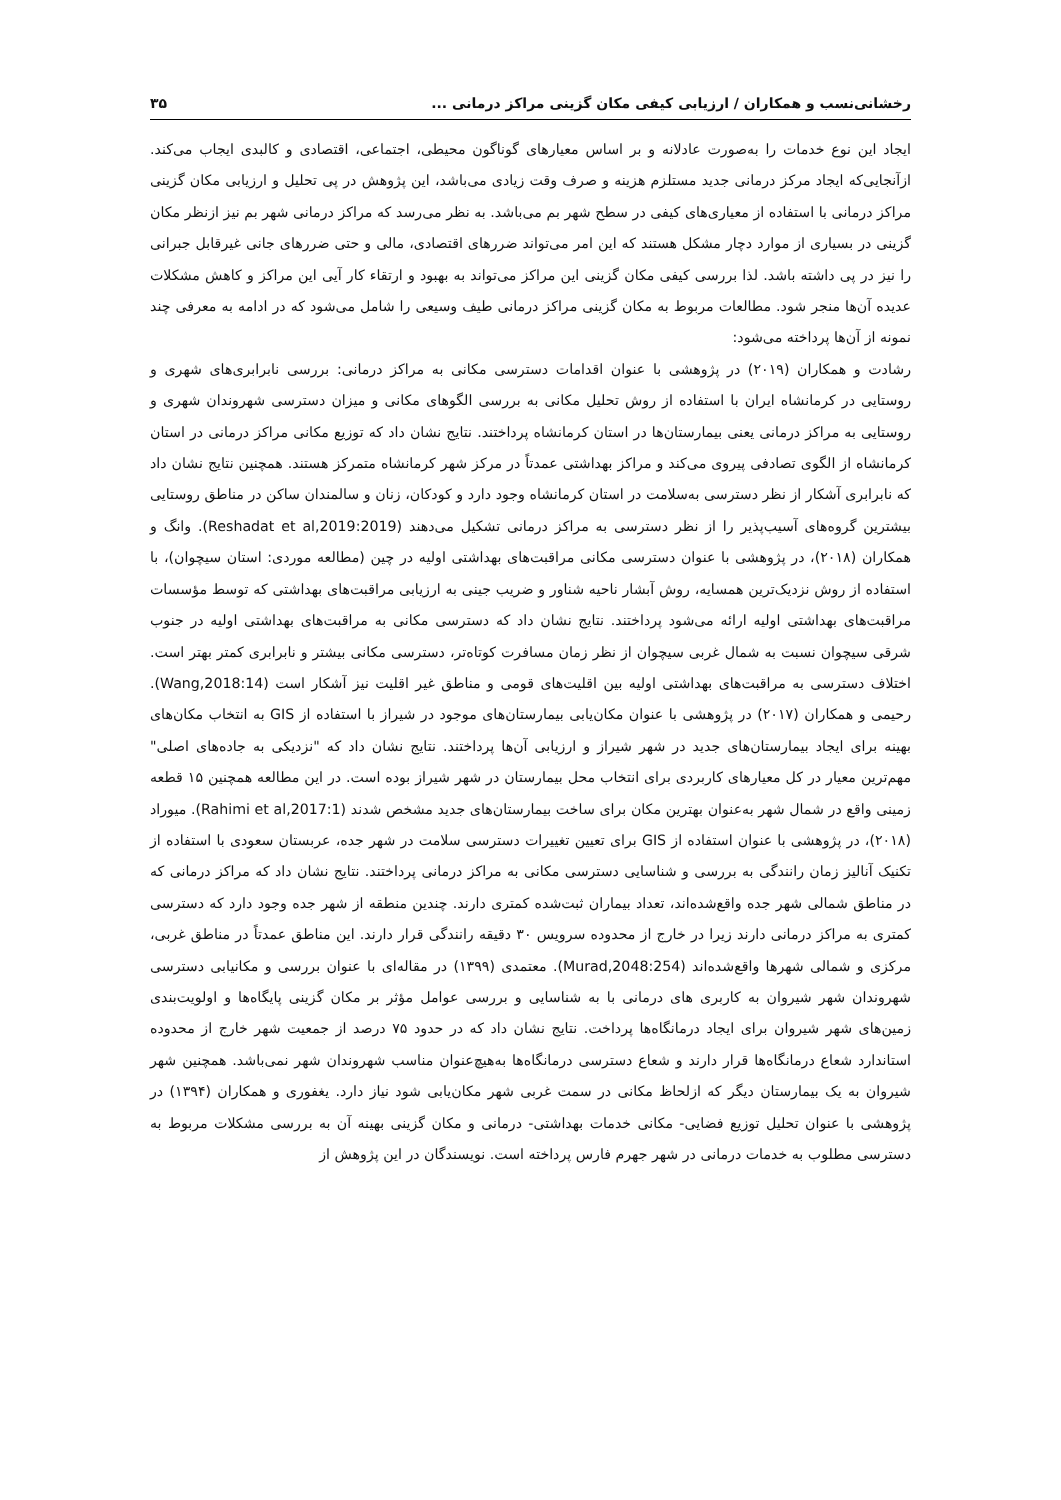رخشانی‌نسب و همکاران / ارزیابی کیفی مکان گزینی مراکز درمانی ... ۳۵
ایجاد این نوع خدمات را به‌صورت عادلانه و بر اساس معیارهای گوناگون محیطی، اجتماعی، اقتصادی و کالبدی ایجاب می‌کند. ازآنجایی‌که ایجاد مرکز درمانی جدید مستلزم هزینه و صرف وقت زیادی می‌باشد، این پژوهش در پی تحلیل و ارزیابی مکان گزینی مراکز درمانی با استفاده از معیاری‌های کیفی در سطح شهر بم می‌باشد. به نظر می‌رسد که مراکز درمانی شهر بم نیز ازنظر مکان گزینی در بسیاری از موارد دچار مشکل هستند که این امر می‌تواند ضررهای اقتصادی، مالی و حتی ضررهای جانی غیرقابل جبرانی را نیز در پی داشته باشد. لذا بررسی کیفی مکان گزینی این مراکز می‌تواند به بهبود و ارتقاء کار آیی این مراکز و کاهش مشکلات عدیده آن‌ها منجر شود. مطالعات مربوط به مکان گزینی مراکز درمانی طیف وسیعی را شامل می‌شود که در ادامه به معرفی چند نمونه از آن‌ها پرداخته می‌شود:
رشادت و همکاران (۲۰۱۹) در پژوهشی با عنوان اقدامات دسترسی مکانی به مراکز درمانی: بررسی نابرابری‌های شهری و روستایی در کرمانشاه ایران با استفاده از روش تحلیل مکانی به بررسی الگوهای مکانی و میزان دسترسی شهروندان شهری و روستایی به مراکز درمانی یعنی بیمارستان‌ها در استان کرمانشاه پرداختند. نتایج نشان داد که توزیع مکانی مراکز درمانی در استان کرمانشاه از الگوی تصادفی پیروی می‌کند و مراکز بهداشتی عمدتاً در مرکز شهر کرمانشاه متمرکز هستند. همچنین نتایج نشان داد که نابرابری آشکار از نظر دسترسی به‌سلامت در استان کرمانشاه وجود دارد و کودکان، زنان و سالمندان ساکن در مناطق روستایی بیشترین گروه‌های آسیب‌پذیر را از نظر دسترسی به مراکز درمانی تشکیل می‌دهند (Reshadat et al,2019:2019). وانگ و همکاران (۲۰۱۸)، در پژوهشی با عنوان دسترسی مکانی مراقبت‌های بهداشتی اولیه در چین (مطالعه موردی: استان سیچوان)، با استفاده از روش نزدیک‌ترین همسایه، روش آبشار ناحیه شناور و ضریب جینی به ارزیابی مراقبت‌های بهداشتی که توسط مؤسسات مراقبت‌های بهداشتی اولیه ارائه می‌شود پرداختند. نتایج نشان داد که دسترسی مکانی به مراقبت‌های بهداشتی اولیه در جنوب شرقی سیچوان نسبت به شمال غربی سیچوان از نظر زمان مسافرت کوتاه‌تر، دسترسی مکانی بیشتر و نابرابری کمتر بهتر است. اختلاف دسترسی به مراقبت‌های بهداشتی اولیه بین اقلیت‌های قومی و مناطق غیر اقلیت نیز آشکار است (Wang,2018:14). رحیمی و همکاران (۲۰۱۷) در پژوهشی با عنوان مکان‌یابی بیمارستان‌های موجود در شیراز با استفاده از GIS به انتخاب مکان‌های بهینه برای ایجاد بیمارستان‌های جدید در شهر شیراز و ارزیابی آن‌ها پرداختند. نتایج نشان داد که "نزدیکی به جاده‌های اصلی" مهم‌ترین معیار در کل معیارهای کاربردی برای انتخاب محل بیمارستان در شهر شیراز بوده است. در این مطالعه همچنین ۱۵ قطعه زمینی واقع در شمال شهر به‌عنوان بهترین مکان برای ساخت بیمارستان‌های جدید مشخص شدند (Rahimi et al,2017:1). میوراد (۲۰۱۸)، در پژوهشی با عنوان استفاده از GIS برای تعیین تغییرات دسترسی سلامت در شهر جده، عربستان سعودی با استفاده از تکنیک آنالیز زمان رانندگی به بررسی و شناسایی دسترسی مکانی به مراکز درمانی پرداختند. نتایج نشان داد که مراکز درمانی که در مناطق شمالی شهر جده واقع‌شده‌اند، تعداد بیماران ثبت‌شده کمتری دارند. چندین منطقه از شهر جده وجود دارد که دسترسی کمتری به مراکز درمانی دارند زیرا در خارج از محدوده سرویس ۳۰ دقیقه رانندگی قرار دارند. این مناطق عمدتاً در مناطق غربی، مرکزی و شمالی شهرها واقع‌شده‌اند (Murad,2048:254). معتمدی (۱۳۹۹) در مقاله‌ای با عنوان بررسی و مکانیابی دسترسی شهروندان شهر شیروان به کاربری های درمانی با به شناسایی و بررسی عوامل مؤثر بر مکان گزینی پایگاه‌ها و اولویت‌بندی زمین‌های شهر شیروان برای ایجاد درمانگاه‌ها پرداخت. نتایج نشان داد که در حدود ۷۵ درصد از جمعیت شهر خارج از محدوده استاندارد شعاع درمانگاه‌ها قرار دارند و شعاع دسترسی درمانگاه‌ها به‌هیچ‌عنوان مناسب شهروندان شهر نمی‌باشد. همچنین شهر شیروان به یک بیمارستان دیگر که ازلحاظ مکانی در سمت غربی شهر مکان‌یابی شود نیاز دارد. یغفوری و همکاران (۱۳۹۴) در پژوهشی با عنوان تحلیل توزیع فضایی- مکانی خدمات بهداشتی- درمانی و مکان گزینی بهینه آن به بررسی مشکلات مربوط به دسترسی مطلوب به خدمات درمانی در شهر جهرم فارس پرداخته است. نویسندگان در این پژوهش از